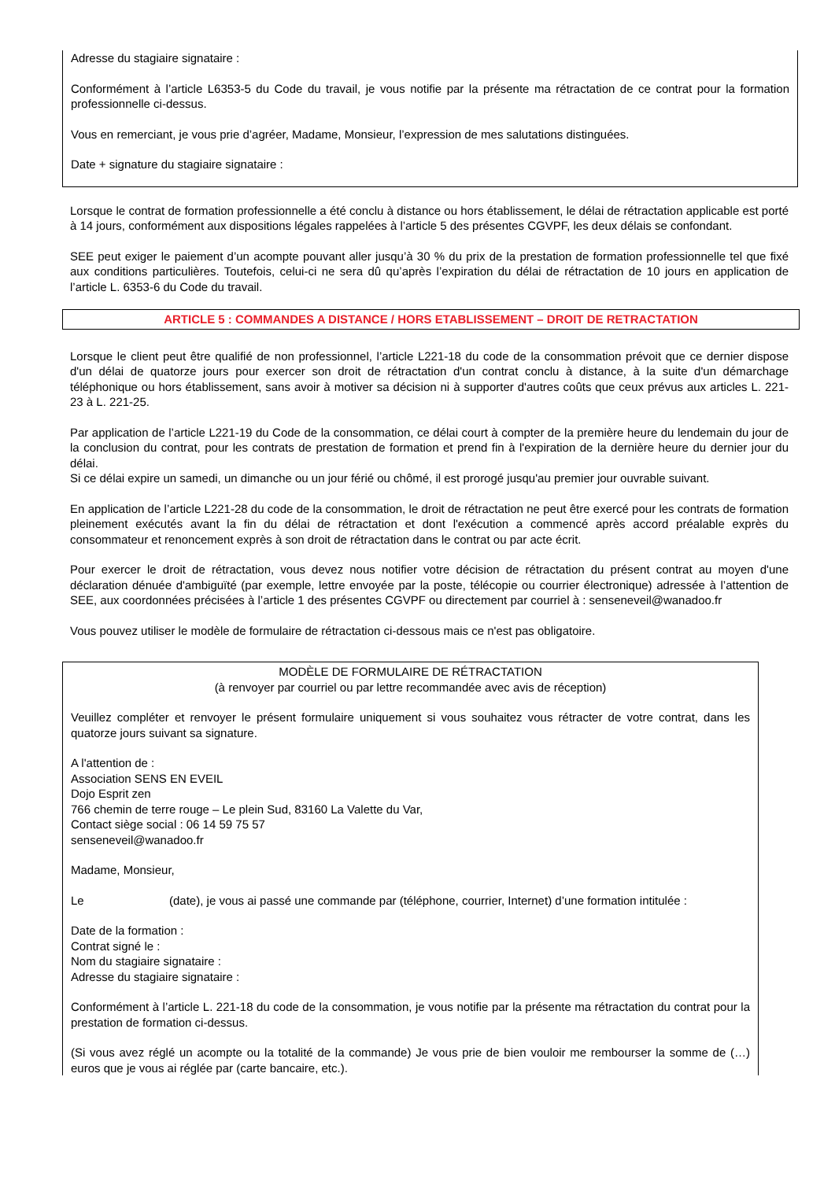Adresse du stagiaire signataire :
Conformément à l’article L6353-5 du Code du travail, je vous notifie par la présente ma rétractation de ce contrat pour la formation professionnelle ci-dessus.
Vous en remerciant, je vous prie d’agréer, Madame, Monsieur, l’expression de mes salutations distinguées.
Date + signature du stagiaire signataire :
Lorsque le contrat de formation professionnelle a été conclu à distance ou hors établissement, le délai de rétractation applicable est porté à 14 jours, conformément aux dispositions légales rappelées à l’article 5 des présentes CGVPF, les deux délais se confondant.
SEE peut exiger le paiement d’un acompte pouvant aller jusqu’à 30 % du prix de la prestation de formation professionnelle tel que fixé aux conditions particulières. Toutefois, celui-ci ne sera dû qu’après l’expiration du délai de rétractation de 10 jours en application de l’article L. 6353-6 du Code du travail.
ARTICLE 5 : COMMANDES A DISTANCE / HORS ETABLISSEMENT – DROIT DE RETRACTATION
Lorsque le client peut être qualifié de non professionnel, l’article L221-18 du code de la consommation prévoit que ce dernier dispose d'un délai de quatorze jours pour exercer son droit de rétractation d'un contrat conclu à distance, à la suite d'un démarchage téléphonique ou hors établissement, sans avoir à motiver sa décision ni à supporter d'autres coûts que ceux prévus aux articles L. 221-23 à L. 221-25.
Par application de l’article L221-19 du Code de la consommation, ce délai court à compter de la première heure du lendemain du jour de la conclusion du contrat, pour les contrats de prestation de formation et prend fin à l'expiration de la dernière heure du dernier jour du délai.
Si ce délai expire un samedi, un dimanche ou un jour férié ou chômé, il est prorogé jusqu'au premier jour ouvrable suivant.
En application de l’article L221-28 du code de la consommation, le droit de rétractation ne peut être exercé pour les contrats de formation pleinement exécutés avant la fin du délai de rétractation et dont l'exécution a commencé après accord préalable exprès du consommateur et renoncement exprès à son droit de rétractation dans le contrat ou par acte écrit.
Pour exercer le droit de rétractation, vous devez nous notifier votre décision de rétractation du présent contrat au moyen d'une déclaration dénuée d'ambiguïté (par exemple, lettre envoyée par la poste, télécopie ou courrier électronique) adressée à l’attention de SEE, aux coordonnées précisées à l’article 1 des présentes CGVPF ou directement par courriel à : senseneveil@wanadoo.fr
Vous pouvez utiliser le modèle de formulaire de rétractation ci-dessous mais ce n'est pas obligatoire.
MODÈLE DE FORMULAIRE DE RÉTRACTATION
(à renvoyer par courriel ou par lettre recommandée avec avis de réception)
Veuillez compléter et renvoyer le présent formulaire uniquement si vous souhaitez vous rétracter de votre contrat, dans les quatorze jours suivant sa signature.
A l'attention de :
Association SENS EN EVEIL
Dojo Esprit zen
766 chemin de terre rouge – Le plein Sud, 83160 La Valette du Var,
Contact siège social : 06 14 59 75 57
senseneveil@wanadoo.fr
Madame, Monsieur,
Le (date), je vous ai passé une commande par (téléphone, courrier, Internet) d’une formation intitulée :
Date de la formation :
Contrat signé le :
Nom du stagiaire signataire :
Adresse du stagiaire signataire :
Conformément à l’article L. 221-18 du code de la consommation, je vous notifie par la présente ma rétractation du contrat pour la prestation de formation ci-dessus.
(Si vous avez réglé un acompte ou la totalité de la commande) Je vous prie de bien vouloir me rembourser la somme de (…) euros que je vous ai réglée par (carte bancaire, etc.).